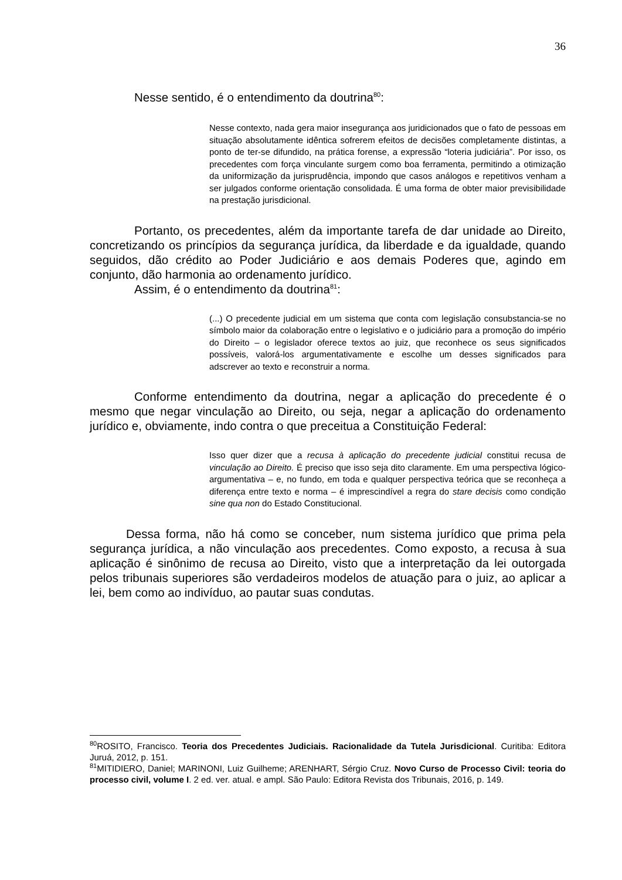36
Nesse sentido, é o entendimento da doutrina<sup>80</sup>:
Nesse contexto, nada gera maior insegurança aos juridicionados que o fato de pessoas em situação absolutamente idêntica sofrerem efeitos de decisões completamente distintas, a ponto de ter-se difundido, na prática forense, a expressão “loteria judiciária”. Por isso, os precedentes com força vinculante surgem como boa ferramenta, permitindo a otimização da uniformização da jurisprudência, impondo que casos análogos e repetitivos venham a ser julgados conforme orientação consolidada. É uma forma de obter maior previsibilidade na prestação jurisdicional.
Portanto, os precedentes, além da importante tarefa de dar unidade ao Direito, concretizando os princípios da segurança jurídica, da liberdade e da igualdade, quando seguidos, dão crédito ao Poder Judiciário e aos demais Poderes que, agindo em conjunto, dão harmonia ao ordenamento jurídico.
Assim, é o entendimento da doutrina<sup>81</sup>:
(...) O precedente judicial em um sistema que conta com legislação consubstancia-se no símbolo maior da colaboração entre o legislativo e o judiciário para a promoção do império do Direito – o legislador oferece textos ao juiz, que reconhece os seus significados possíveis, valorá-los argumentativamente e escolhe um desses significados para adscrever ao texto e reconstruir a norma.
Conforme entendimento da doutrina, negar a aplicação do precedente é o mesmo que negar vinculação ao Direito, ou seja, negar a aplicação do ordenamento jurídico e, obviamente, indo contra o que preceitua a Constituição Federal:
Isso quer dizer que a recusa à aplicação do precedente judicial constitui recusa de vinculação ao Direito. É preciso que isso seja dito claramente. Em uma perspectiva lógico-argumentativa – e, no fundo, em toda e qualquer perspectiva teórica que se reconheça a diferença entre texto e norma – é imprescindível a regra do stare decisis como condição sine qua non do Estado Constitucional.
Dessa forma, não há como se conceber, num sistema jurídico que prima pela segurança jurídica, a não vinculação aos precedentes. Como exposto, a recusa à sua aplicação é sinônimo de recusa ao Direito, visto que a interpretação da lei outorgada pelos tribunais superiores são verdadeiros modelos de atuação para o juiz, ao aplicar a lei, bem como ao indivíduo, ao pautar suas condutas.
<sup>80</sup> ROSITO, Francisco. Teoria dos Precedentes Judiciais. Racionalidade da Tutela Jurisdicional. Curitiba: Editora Juruá, 2012, p. 151.
<sup>81</sup> MITIDIERO, Daniel; MARINONI, Luiz Guilheme; ARENHART, Sérgio Cruz. Novo Curso de Processo Civil: teoria do processo civil, volume I. 2 ed. ver. atual. e ampl. São Paulo: Editora Revista dos Tribunais, 2016, p. 149.